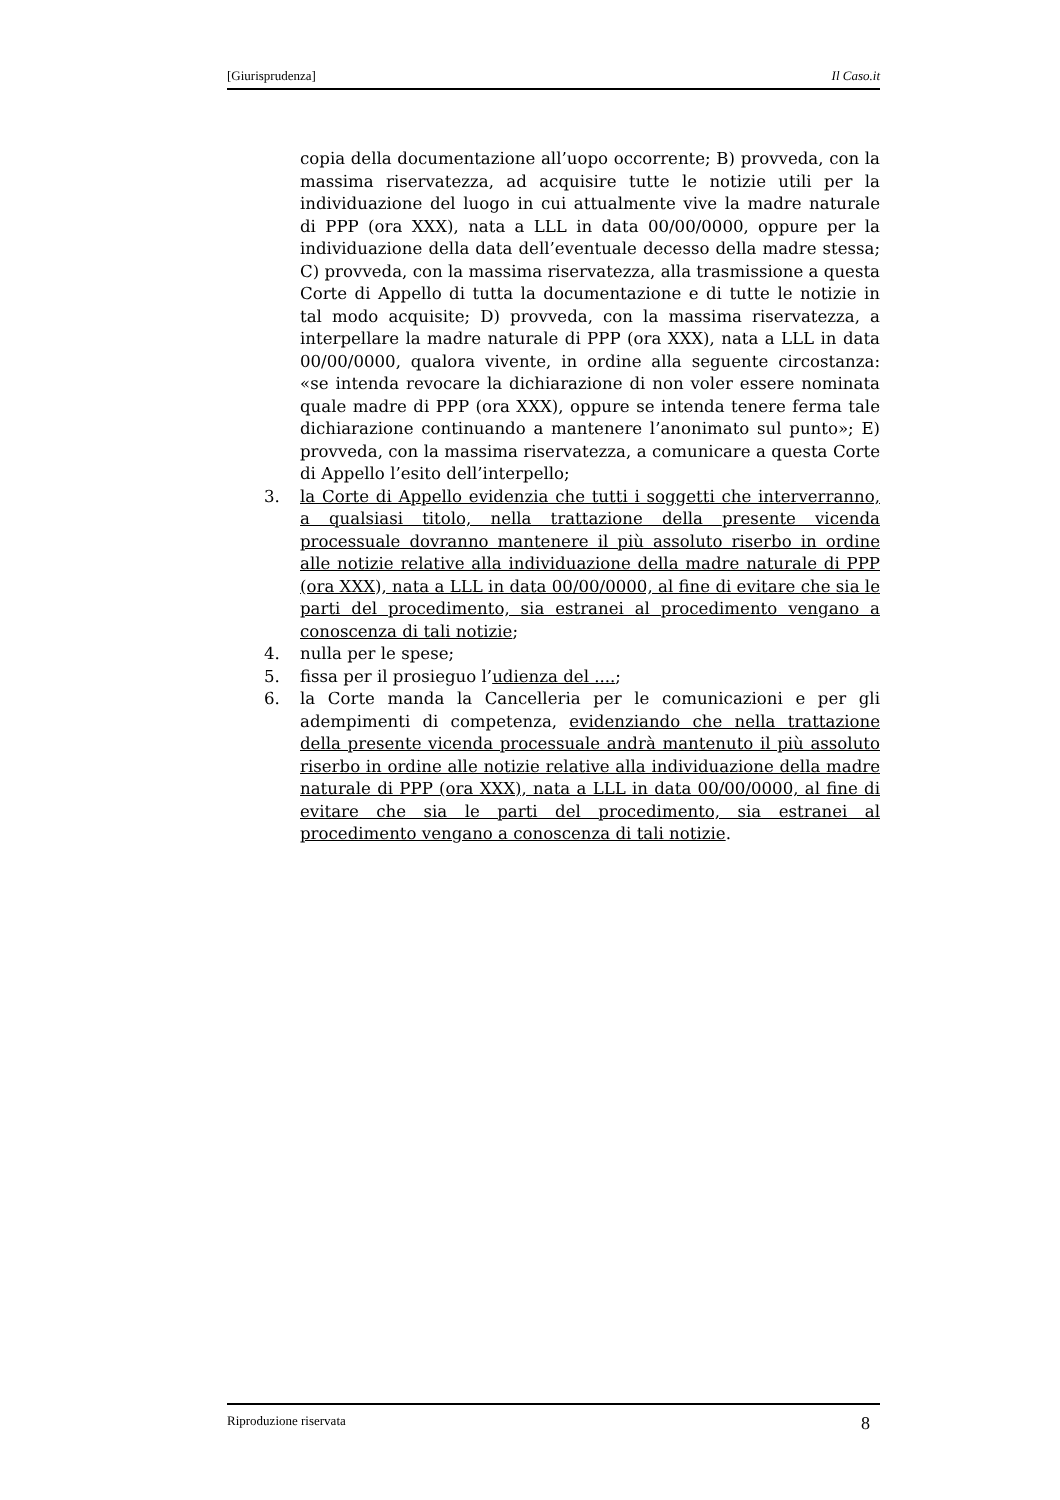[Giurisprudenza] Il Caso.it
copia della documentazione all’uopo occorrente; B) provveda, con la massima riservatezza, ad acquisire tutte le notizie utili per la individuazione del luogo in cui attualmente vive la madre naturale di PPP (ora XXX), nata a LLL in data 00/00/0000, oppure per la individuazione della data dell’eventuale decesso della madre stessa; C) provveda, con la massima riservatezza, alla trasmissione a questa Corte di Appello di tutta la documentazione e di tutte le notizie in tal modo acquisite; D) provveda, con la massima riservatezza, a interpellare la madre naturale di PPP (ora XXX), nata a LLL in data 00/00/0000, qualora vivente, in ordine alla seguente circostanza: «se intenda revocare la dichiarazione di non voler essere nominata quale madre di PPP (ora XXX), oppure se intenda tenere ferma tale dichiarazione continuando a mantenere l’anonimato sul punto»; E) provveda, con la massima riservatezza, a comunicare a questa Corte di Appello l’esito dell’interpello;
3. la Corte di Appello evidenzia che tutti i soggetti che interverranno, a qualsiasi titolo, nella trattazione della presente vicenda processuale dovranno mantenere il più assoluto riserbo in ordine alle notizie relative alla individuazione della madre naturale di PPP (ora XXX), nata a LLL in data 00/00/0000, al fine di evitare che sia le parti del procedimento, sia estranei al procedimento vengano a conoscenza di tali notizie;
4. nulla per le spese;
5. fissa per il prosieguo l’udienza del ....;
6. la Corte manda la Cancelleria per le comunicazioni e per gli adempimenti di competenza, evidenziando che nella trattazione della presente vicenda processuale andrà mantenuto il più assoluto riserbo in ordine alle notizie relative alla individuazione della madre naturale di PPP (ora XXX), nata a LLL in data 00/00/0000, al fine di evitare che sia le parti del procedimento, sia estranei al procedimento vengano a conoscenza di tali notizie.
Riproduzione riservata 8